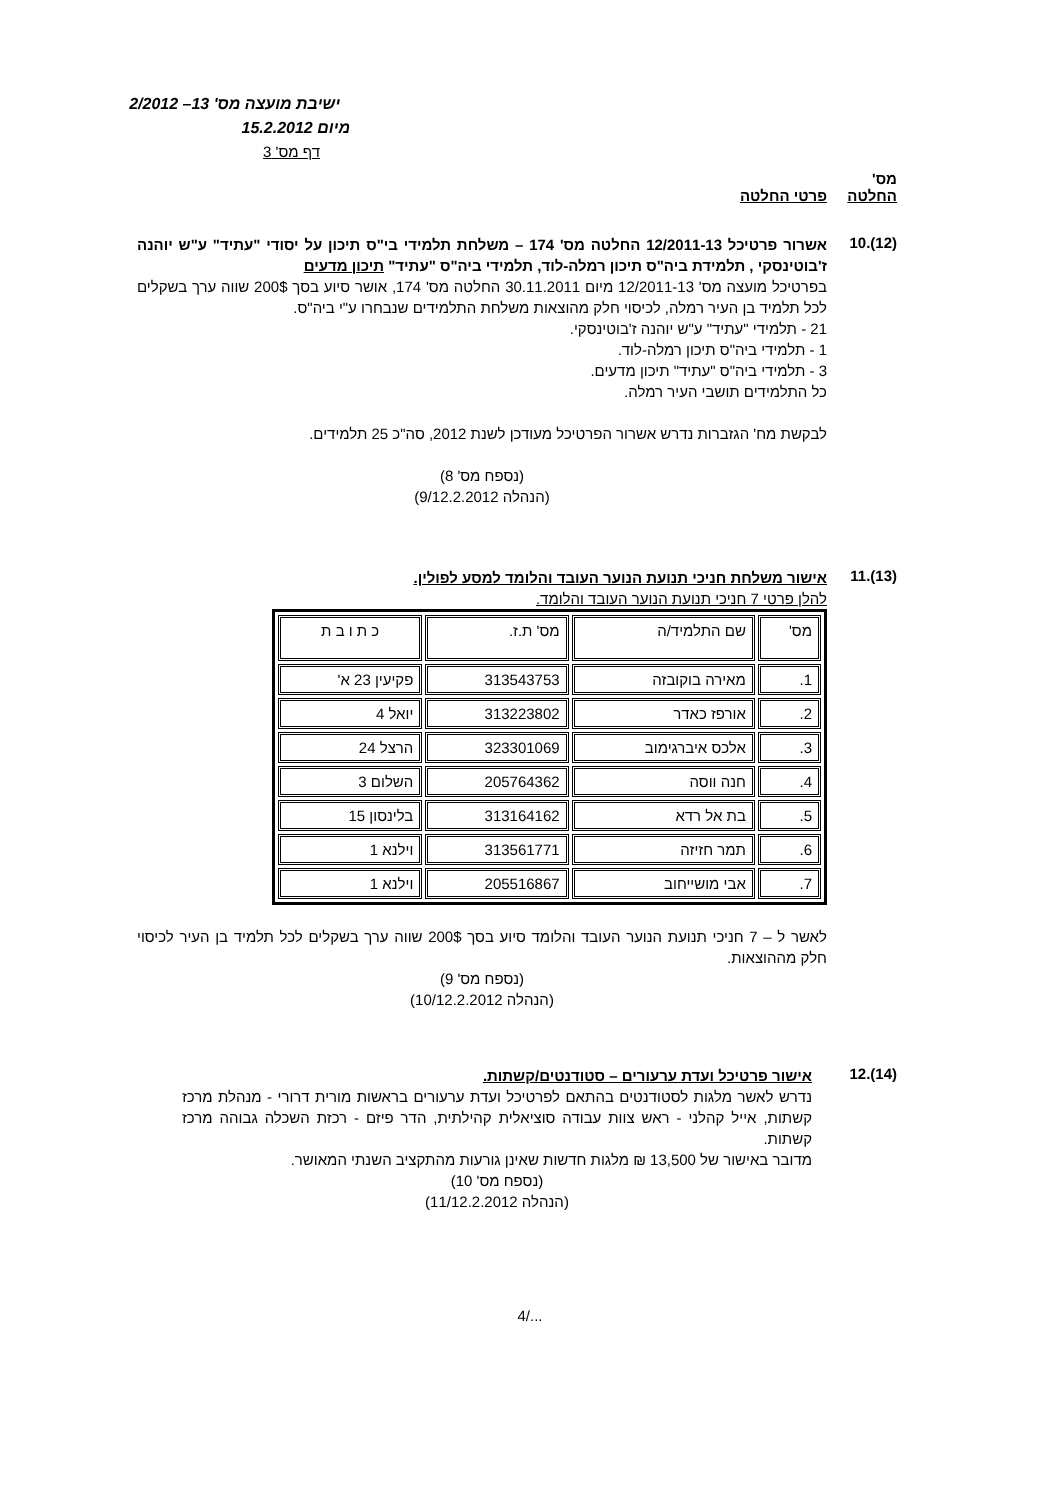ישיבת מועצה מס' 13– 2/2012
מיום 15.2.2012
דף מס' 3
מס'
החלטה פרטי החלטה
(12).10
אשרור פרטיכל 12/2011-13 החלטה מס' 174 – משלחת תלמידי בי"ס תיכון על יסודי "עתיד" ע"ש יוהנה ז'בוטינסקי , תלמידת ביה"ס תיכון רמלה-לוד, תלמידי ביה"ס "עתיד" תיכון מדעים
בפרטיכל מועצה מס' 12/2011-13 מיום 30.11.2011 החלטה מס' 174, אושר סיוע בסך 200$ שווה ערך בשקלים לכל תלמיד בן העיר רמלה, לכיסוי חלק מהוצאות משלחת התלמידים שנבחרו ע"י ביה"ס.
21 - תלמידי "עתיד" ע"ש יוהנה ז'בוטינסקי.
1 - תלמידי ביה"ס תיכון רמלה-לוד.
3 - תלמידי ביה"ס "עתיד" תיכון מדעים.
כל התלמידים תושבי העיר רמלה.
לבקשת מח' הגזברות נדרש אשרור הפרטיכל מעודכן לשנת 2012, סה"כ 25 תלמידים.
(נספח מס' 8)
(הנהלה 9/12.2.2012)
(13).11
אישור משלחת חניכי תנועת הנוער העובד והלומד למסע לפולין.
להלן פרטי 7 חניכי תנועת הנוער העובד והלומד.
| מס' | שם התלמיד/ה | מס' ת.ז. | כ ת ו ב ת |
| 1. | מאירה בוקובזה | 313543753 | פקיעין 23 א' |
| 2. | אורפז כאדר | 313223802 | יואל 4 |
| 3. | אלכס איברגימוב | 323301069 | הרצל 24 |
| 4. | חנה ווסה | 205764362 | השלום 3 |
| 5. | בת אל רדא | 313164162 | בלינסון 15 |
| 6. | תמר חזיזה | 313561771 | וילנא 1 |
| 7. | אבי מושייחוב | 205516867 | וילנא 1 |
לאשר ל – 7 חניכי תנועת הנוער העובד והלומד סיוע בסך 200$ שווה ערך בשקלים לכל תלמיד בן העיר לכיסוי חלק מההוצאות.
(נספח מס' 9)
(הנהלה 10/12.2.2012)
(14).12
אישור פרטיכל ועדת ערעורים – סטודנטים/קשתות.
נדרש לאשר מלגות לסטודנטים בהתאם לפרטיכל ועדת ערעורים בראשות מורית דרורי - מנהלת מרכז קשתות, אייל קהלני - ראש צוות עבודה סוציאלית קהילתית, הדר פיזם - רכזת השכלה גבוהה מרכז קשתות.
מדובר באישור של 13,500 ₪ מלגות חדשות שאינן גורעות מהתקציב השנתי המאושר.
(נספח מס' 10)
(הנהלה 11/12.2.2012)
.../4